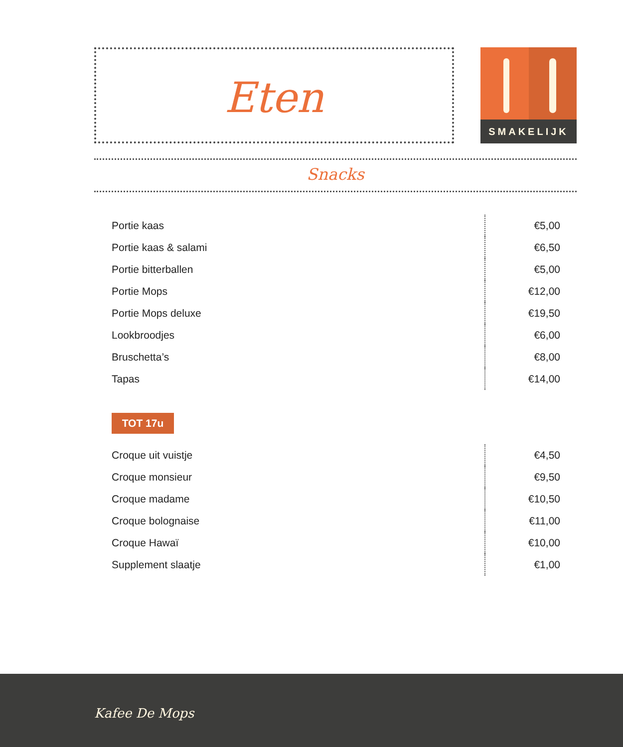Eten SMAKELIJK
Snacks
| Portie kaas | €5,00 |
| Portie kaas & salami | €6,50 |
| Portie bitterballen | €5,00 |
| Portie Mops | €12,00 |
| Portie Mops deluxe | €19,50 |
| Lookbroodjes | €6,00 |
| Bruschetta’s | €8,00 |
| Tapas | €14,00 |
TOT 17u
| Croque uit vuistje | €4,50 |
| Croque monsieur | €9,50 |
| Croque madame | €10,50 |
| Croque bolognaise | €11,00 |
| Croque Hawaï | €10,00 |
| Supplement slaatje | €1,00 |
Kafee De Mops